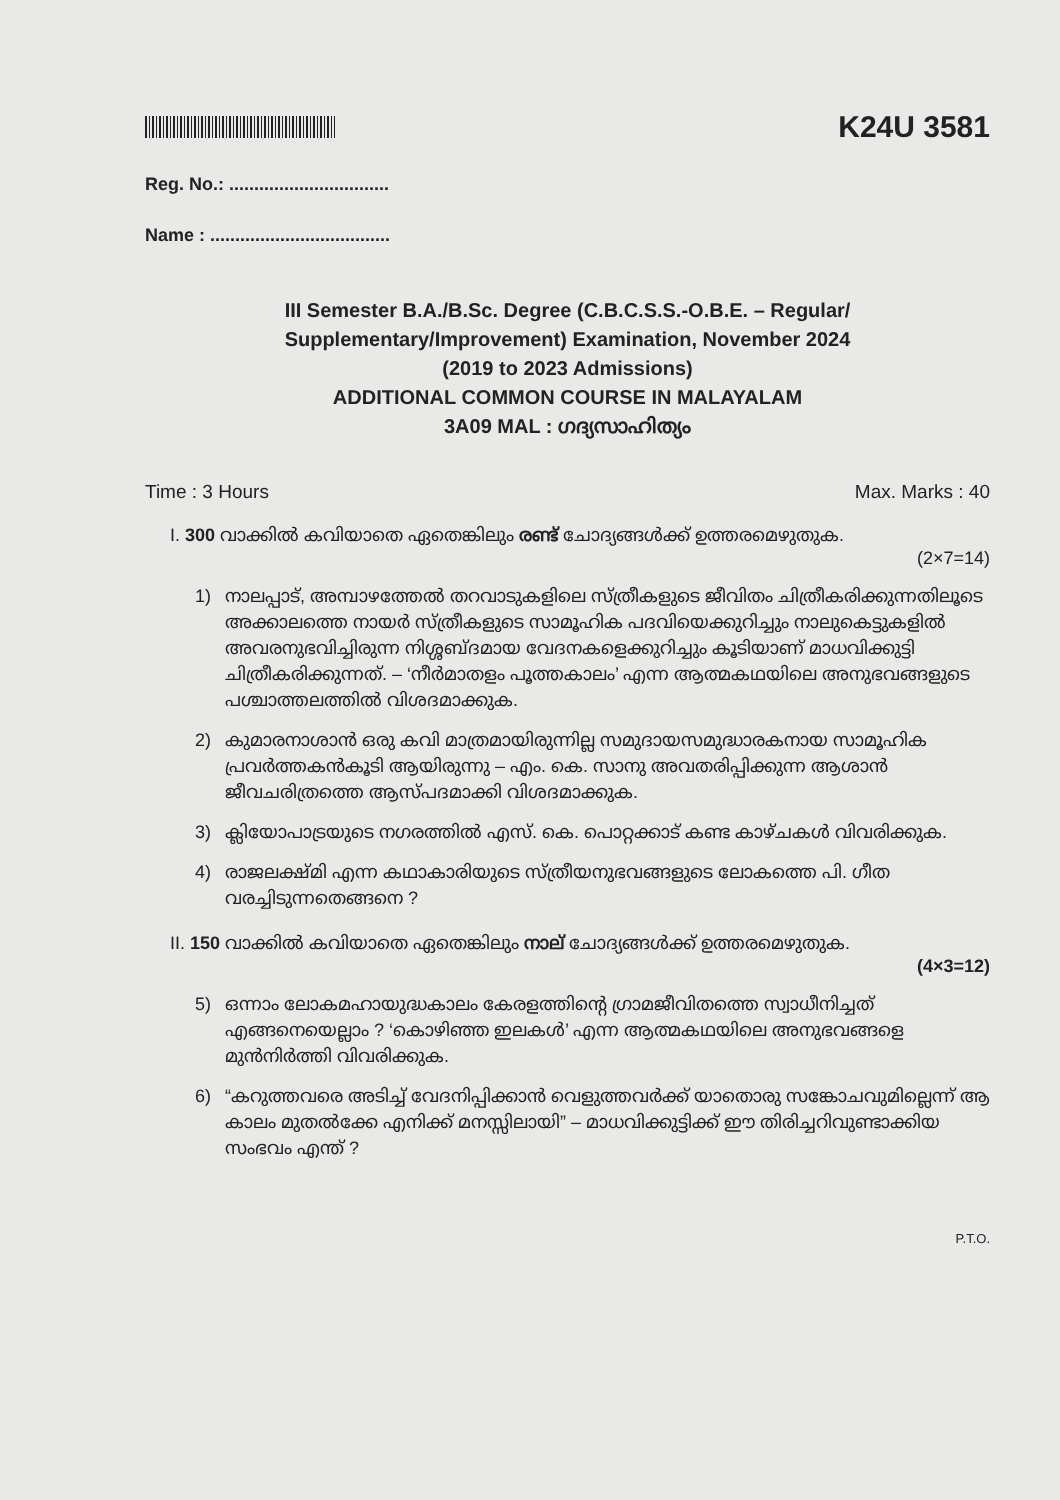K24U 3581
Reg. No.: ................................
Name : ....................................
III Semester B.A./B.Sc. Degree (C.B.C.S.S.-O.B.E. – Regular/
Supplementary/Improvement) Examination, November 2024
(2019 to 2023 Admissions)
ADDITIONAL COMMON COURSE IN MALAYALAM
3A09 MAL : ഗദ്യസാഹിത്യം
Time : 3 Hours Max. Marks : 40
I. 300 വാക്കിൽ കവിയാതെ ഏതെങ്കിലും രണ്ട് ചോദ്യങ്ങൾക്ക് ഉത്തരമെഴുതുക.
(2×7=14)
1) നാലപ്പാട്, അമ്പാഴത്തേൽ തറവാടുകളിലെ സ്ത്രീകളുടെ ജീവിതം ചിത്രീകരിക്കുന്നതിലൂടെ അക്കാലത്തെ നായർ സ്ത്രീകളുടെ സാമൂഹിക പദവിയെക്കുറിച്ചും നാലുകെട്ടുകളിൽ അവരനുഭവിച്ചിരുന്ന നിശ്ശബ്ദമായ വേദനകളെക്കുറിച്ചും കൂടിയാണ് മാധവിക്കുട്ടി ചിത്രീകരിക്കുന്നത്. – ‘നീർമാതളം പൂത്തകാലം’ എന്ന ആത്മകഥയിലെ അനുഭവങ്ങളുടെ പശ്ചാത്തലത്തിൽ വിശദമാക്കുക.
2) കുമാരനാശാൻ ഒരു കവി മാത്രമായിരുന്നില്ല സമുദായസമുദ്ധാരകനായ സാമൂഹിക പ്രവർത്തകൻകൂടി ആയിരുന്നു – എം. കെ. സാനു അവതരിപ്പിക്കുന്ന ആശാൻ ജീവചരിത്രത്തെ ആസ്പദമാക്കി വിശദമാക്കുക.
3) ക്ലിയോപാട്രയുടെ നഗരത്തിൽ എസ്. കെ. പൊറ്റക്കാട് കണ്ട കാഴ്ചകൾ വിവരിക്കുക.
4) രാജലക്ഷ്മി എന്ന കഥാകാരിയുടെ സ്ത്രീയനുഭവങ്ങളുടെ ലോകത്തെ പി. ഗീത വരച്ചിടുന്നതെങ്ങനെ ?
II. 150 വാക്കിൽ കവിയാതെ ഏതെങ്കിലും നാല് ചോദ്യങ്ങൾക്ക് ഉത്തരമെഴുതുക.
(4×3=12)
5) ഒന്നാം ലോകമഹായുദ്ധകാലം കേരളത്തിന്റെ ഗ്രാമജീവിതത്തെ സ്വാധീനിച്ചത് എങ്ങനെയെല്ലാം ? ‘കൊഴിഞ്ഞ ഇലകൾ’ എന്ന ആത്മകഥയിലെ അനുഭവങ്ങളെ മുൻനിർത്തി വിവരിക്കുക.
6) “കറുത്തവരെ അടിച്ച് വേദനിപ്പിക്കാൻ വെളുത്തവർക്ക് യാതൊരു സങ്കോചവുമില്ലെന്ന് ആ കാലം മുതൽക്കേ എനിക്ക് മനസ്സിലായി” – മാധവിക്കുട്ടിക്ക് ഈ തിരിച്ചറിവുണ്ടാക്കിയ സംഭവം എന്ത് ?
P.T.O.